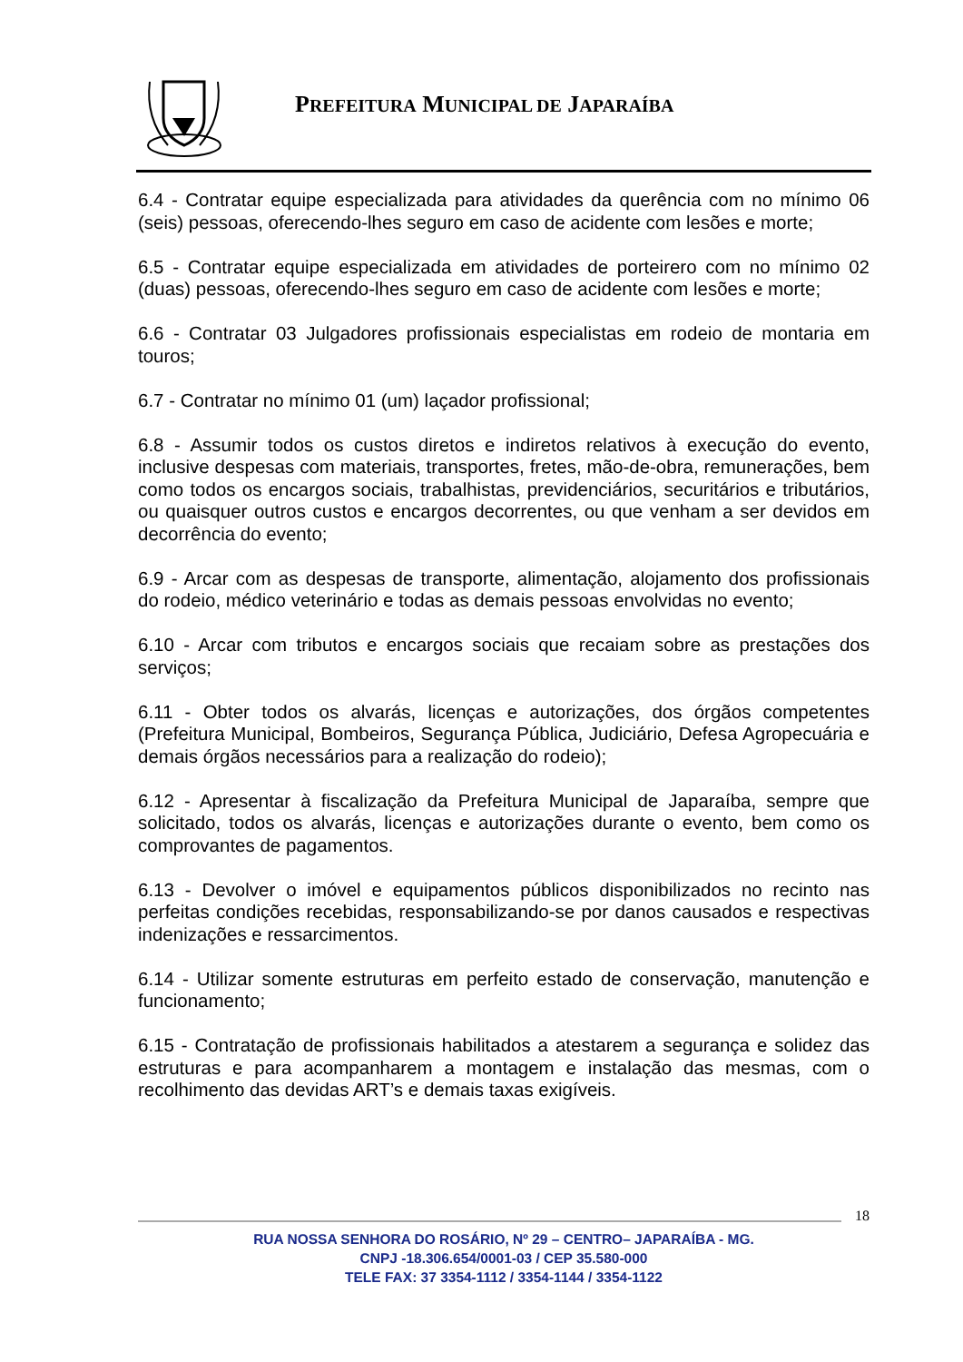PREFEITURA MUNICIPAL DE JAPARAÍBA
6.4 - Contratar equipe especializada para atividades da querência com no mínimo 06 (seis) pessoas, oferecendo-lhes seguro em caso de acidente com lesões e morte;
6.5 - Contratar equipe especializada em atividades de porteirero com no mínimo 02 (duas) pessoas, oferecendo-lhes seguro em caso de acidente com lesões e morte;
6.6 - Contratar 03 Julgadores profissionais especialistas em rodeio de montaria em touros;
6.7 - Contratar no mínimo 01 (um) laçador profissional;
6.8 - Assumir todos os custos diretos e indiretos relativos à execução do evento, inclusive despesas com materiais, transportes, fretes, mão-de-obra, remunerações, bem como todos os encargos sociais, trabalhistas, previdenciários, securitários e tributários, ou quaisquer outros custos e encargos decorrentes, ou que venham a ser devidos em decorrência do evento;
6.9 - Arcar com as despesas de transporte, alimentação, alojamento dos profissionais do rodeio, médico veterinário e todas as demais pessoas envolvidas no evento;
6.10 - Arcar com tributos e encargos sociais que recaiam sobre as prestações dos serviços;
6.11 - Obter todos os alvarás, licenças e autorizações, dos órgãos competentes (Prefeitura Municipal, Bombeiros, Segurança Pública, Judiciário, Defesa Agropecuária e demais órgãos necessários para a realização do rodeio);
6.12 - Apresentar à fiscalização da Prefeitura Municipal de Japaraíba, sempre que solicitado, todos os alvarás, licenças e autorizações durante o evento, bem como os comprovantes de pagamentos.
6.13 - Devolver o imóvel e equipamentos públicos disponibilizados no recinto nas perfeitas condições recebidas, responsabilizando-se por danos causados e respectivas indenizações e ressarcimentos.
6.14 - Utilizar somente estruturas em perfeito estado de conservação, manutenção e funcionamento;
6.15 - Contratação de profissionais habilitados a atestarem a segurança e solidez das estruturas e para acompanharem a montagem e instalação das mesmas, com o recolhimento das devidas ART’s e demais taxas exigíveis.
18
RUA NOSSA SENHORA DO ROSÁRIO, Nº 29 – CENTRO– JAPARAÍBA - MG.
CNPJ -18.306.654/0001-03 / CEP 35.580-000
TELE FAX: 37 3354-1112 / 3354-1144 / 3354-1122